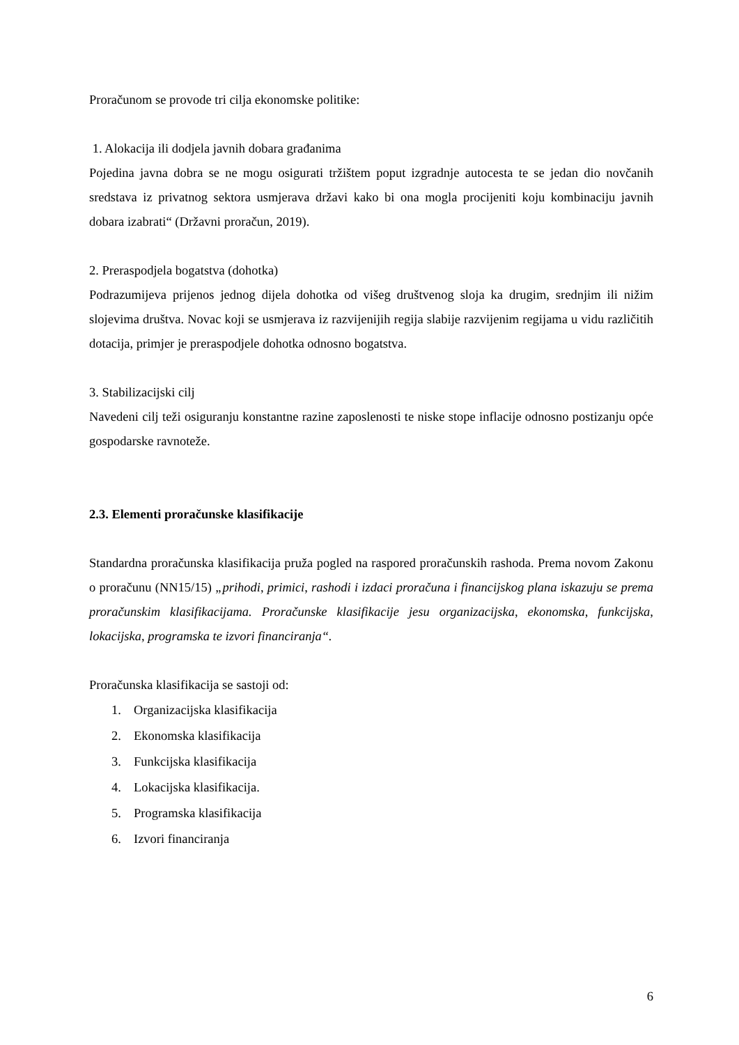Proračunom se provode tri cilja ekonomske politike:
1. Alokacija ili dodjela javnih dobara građanima
Pojedina javna dobra se ne mogu osigurati tržištem poput izgradnje autocesta te se jedan dio novčanih sredstava iz privatnog sektora usmjerava državi kako bi ona mogla procijeniti koju kombinaciju javnih dobara izabrati“ (Državni proračun, 2019).
2. Preraspodjela bogatstva (dohotka)
Podrazumijeva prijenos jednog dijela dohotka od višeg društvenog sloja ka drugim, srednjim ili nižim slojevima društva. Novac koji se usmjerava iz razvijenijih regija slabije razvijenim regijama u vidu različitih dotacija, primjer je preraspodjele dohotka odnosno bogatstva.
3. Stabilizacijski cilj
Navedeni cilj teži osiguranju konstantne razine zaposlenosti te niske stope inflacije odnosno postizanju opće gospodarske ravnoteže.
2.3. Elementi proračunske klasifikacije
Standardna proračunska klasifikacija pruža pogled na raspored proračunskih rashoda. Prema novom Zakonu o proračunu (NN15/15) „prihodi, primici, rashodi i izdaci proračuna i financijskog plana iskazuju se prema proračunskim klasifikacijama. Proračunske klasifikacije jesu organizacijska, ekonomska, funkcijska, lokacijska, programska te izvori financiranja“.
Proračunska klasifikacija se sastoji od:
1. Organizacijska klasifikacija
2. Ekonomska klasifikacija
3. Funkcijska klasifikacija
4. Lokacijska klasifikacija.
5. Programska klasifikacija
6. Izvori financiranja
6